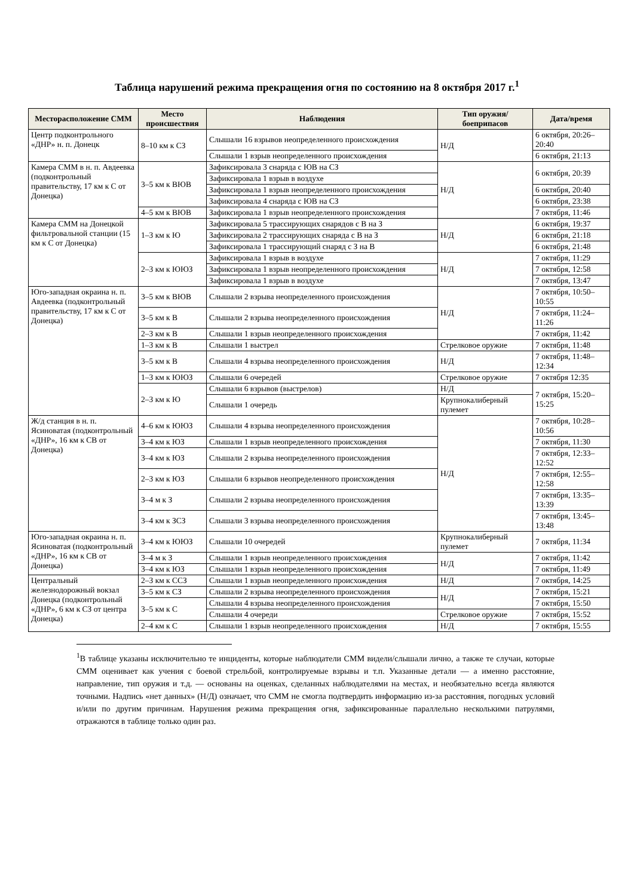Таблица нарушений режима прекращения огня по состоянию на 8 октября 2017 г.<sup>1</sup>
| Месторасположение СММ | Место происшествия | Наблюдения | Тип оружия/боеприпасов | Дата/время |
| --- | --- | --- | --- | --- |
| Центр подконтрольного «ДНР» н. п. Донецк | 8–10 км к СЗ | Слышали 16 взрывов неопределенного происхождения | Н/Д | 6 октября, 20:26–20:40 |
| | | Слышали 1 взрыв неопределенного происхождения | | 6 октября, 21:13 |
| Камера СММ в н. п. Авдеевка (подконтрольный правительству, 17 км к С от Донецка) | 3–5 км к ВЮВ | Зафиксировала 3 снаряда с ЮВ на СЗ | Н/Д | 6 октября, 20:39 |
| | | Зафиксировала 1 взрыв в воздухе | | |
| | | Зафиксировала 1 взрыв неопределенного происхождения | | 6 октября, 20:40 |
| | | Зафиксировала 4 снаряда с ЮВ на СЗ | | 6 октября, 23:38 |
| | 4–5 км к ВЮВ | Зафиксировала 1 взрыв неопределенного происхождения | | 7 октября, 11:46 |
| Камера СММ на Донецкой фильтровальной станции (15 км к С от Донецка) | 1–3 км к Ю | Зафиксировала 5 трассирующих снарядов с В на З | Н/Д | 6 октября, 19:37 |
| | | Зафиксировала 2 трассирующих снаряда с В на З | | 6 октября, 21:18 |
| | | Зафиксировала 1 трассирующий снаряд с З на В | | 6 октября, 21:48 |
| | 2–3 км к ЮЮЗ | Зафиксировала 1 взрыв в воздухе | Н/Д | 7 октября, 11:29 |
| | | Зафиксировала 1 взрыв неопределенного происхождения | | 7 октября, 12:58 |
| | | Зафиксировала 1 взрыв в воздухе | | 7 октября, 13:47 |
| Юго-западная окраина н. п. Авдеевка (подконтрольный правительству, 17 км к С от Донецка) | 3–5 км к ВЮВ | Слышали 2 взрыва неопределенного происхождения | Н/Д | 7 октября, 10:50–10:55 |
| | 3–5 км к В | Слышали 2 взрыва неопределенного происхождения | | 7 октября, 11:24–11:26 |
| | 2–3 км к В | Слышали 1 взрыв неопределенного происхождения | | 7 октября, 11:42 |
| | 1–3 км к В | Слышали 1 выстрел | Стрелковое оружие | 7 октября, 11:48 |
| | 3–5 км к В | Слышали 4 взрыва неопределенного происхождения | Н/Д | 7 октября, 11:48–12:34 |
| | 1–3 км к ЮЮЗ | Слышали 6 очередей | Стрелковое оружие | 7 октября 12:35 |
| | 2–3 км к Ю | Слышали 6 взрывов (выстрелов) | Н/Д | 7 октября, 15:20–15:25 |
| | | Слышали 1 очередь | Крупнокалиберный пулемет | |
| Ж/д станция в н. п. Ясиноватая (подконтрольный «ДНР», 16 км к СВ от Донецка) | 4–6 км к ЮЮЗ | Слышали 4 взрыва неопределенного происхождения | Н/Д | 7 октября, 10:28–10:56 |
| | 3–4 км к ЮЗ | Слышали 1 взрыв неопределенного происхождения | | 7 октября, 11:30 |
| | 3–4 км к ЮЗ | Слышали 2 взрыва неопределенного происхождения | | 7 октября, 12:33–12:52 |
| | 2–3 км к ЮЗ | Слышали 6 взрывов неопределенного происхождения | | 7 октября, 12:55–12:58 |
| | 3–4 м к З | Слышали 2 взрыва неопределенного происхождения | | 7 октября, 13:35–13:39 |
| | 3–4 км к ЗСЗ | Слышали 3 взрыва неопределенного происхождения | | 7 октября, 13:45–13:48 |
| Юго-западная окраина н. п. Ясиноватая (подконтрольный «ДНР», 16 км к СВ от Донецка) | 3–4 км к ЮЮЗ | Слышали 10 очередей | Крупнокалиберный пулемет | 7 октября, 11:34 |
| | 3–4 м к З | Слышали 1 взрыв неопределенного происхождения | Н/Д | 7 октября, 11:42 |
| | 3–4 км к ЮЗ | Слышали 1 взрыв неопределенного происхождения | | 7 октября, 11:49 |
| Центральный железнодорожный вокзал Донецка (подконтрольный «ДНР», 6 км к СЗ от центра Донецка) | 2–3 км к ССЗ | Слышали 1 взрыв неопределенного происхождения | Н/Д | 7 октября, 14:25 |
| | 3–5 км к СЗ | Слышали 2 взрыва неопределенного происхождения | Н/Д | 7 октября, 15:21 |
| | 3–5 км к С | Слышали 4 взрыва неопределенного происхождения | | 7 октября, 15:50 |
| | | Слышали 4 очереди | Стрелковое оружие | 7 октября, 15:52 |
| | 2–4 км к С | Слышали 1 взрыв неопределенного происхождения | Н/Д | 7 октября, 15:55 |
<sup>1</sup> В таблице указаны исключительно те инциденты, которые наблюдатели СММ видели/слышали лично, а также те случаи, которые СММ оценивает как учения с боевой стрельбой, контролируемые взрывы и т.п. Указанные детали — а именно расстояние, направление, тип оружия и т.д. — основаны на оценках, сделанных наблюдателями на местах, и необязательно всегда являются точными. Надпись «нет данных» (Н/Д) означает, что СММ не смогла подтвердить информацию из-за расстояния, погодных условий и/или по другим причинам. Нарушения режима прекращения огня, зафиксированные параллельно несколькими патрулями, отражаются в таблице только один раз.